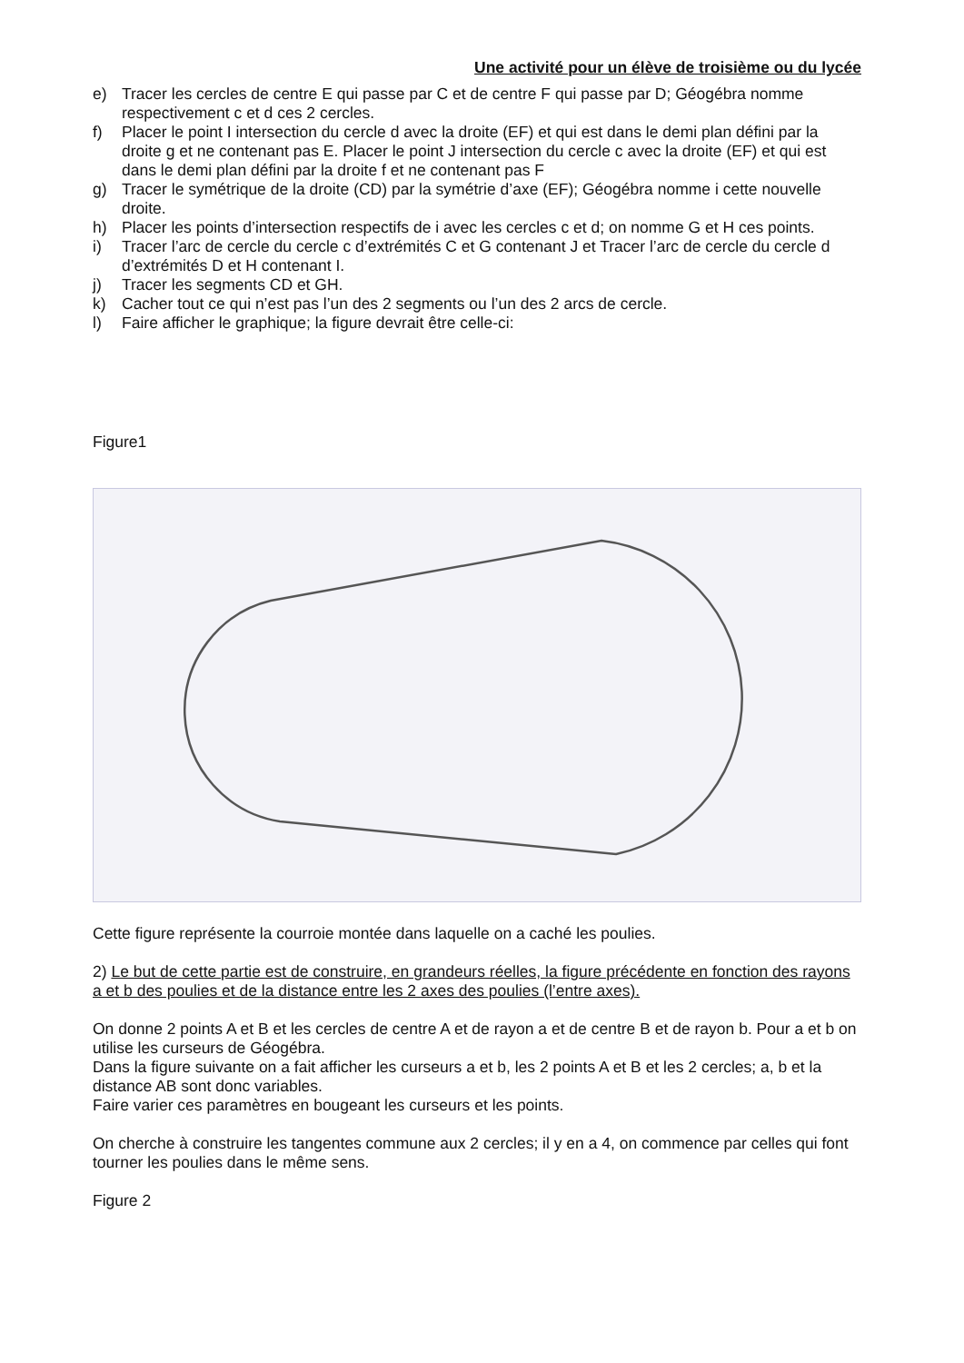Une activité pour un élève de troisième ou du lycée
e) Tracer les cercles de centre E qui passe par C et de centre F qui passe par D; Géogébra nomme respectivement c et d ces 2 cercles.
f) Placer le point I intersection du cercle d avec la droite (EF) et qui est dans le demi plan défini par la droite g et ne contenant pas E. Placer le point J intersection du cercle c avec la droite (EF) et qui est dans le demi plan défini par la droite f et ne contenant pas F
g) Tracer le symétrique de la droite (CD) par la symétrie d’axe (EF); Géogébra nomme i cette nouvelle droite.
h) Placer les points d’intersection respectifs de i avec les cercles c et d; on nomme G et H ces points.
i) Tracer l’arc de cercle du cercle c d’extrémités C et G contenant J et Tracer l’arc de cercle du cercle d d’extrémités D et H contenant I.
j) Tracer les segments CD et GH.
k) Cacher tout ce qui n’est pas l’un des 2 segments ou l’un des 2 arcs de cercle.
l) Faire afficher le graphique; la figure devrait être celle-ci:
Figure1
Cette figure représente la courroie montée dans laquelle on a caché les poulies.
2) Le but de cette partie est de construire, en grandeurs réelles, la figure précédente en fonction des rayons a et b des poulies et de la distance entre les 2 axes des poulies (l’entre axes).
On donne 2 points A et B et les cercles de centre A et de rayon a et de centre B et de rayon b. Pour a et b on utilise les curseurs de Géogébra.
Dans la figure suivante on a fait afficher les curseurs a et b, les 2 points A et B et les 2 cercles; a, b et la distance AB sont donc variables.
Faire varier ces paramètres en bougeant les curseurs et les points.
On cherche à construire les tangentes commune aux 2 cercles; il y en a 4, on commence par celles qui font tourner les poulies dans le même sens.
Figure 2